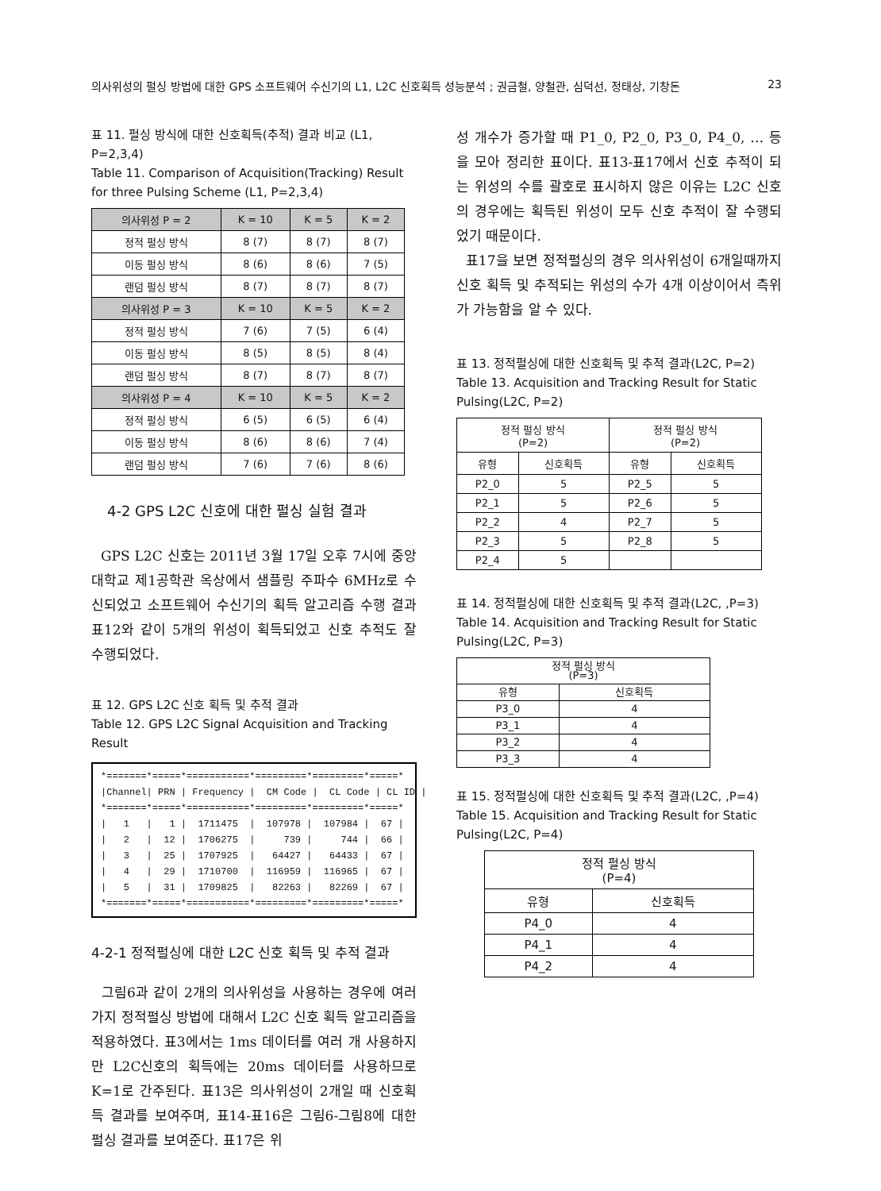의사위성의 펄싱 방법에 대한 GPS 소프트웨어 수신기의 L1, L2C 신호획득 성능분석 ; 권금철, 양철관, 심덕선, 정태상, 기창돈 23
표 11. 펄싱 방식에 대한 신호획득(추적) 결과 비교 (L1, P=2,3,4)
Table 11. Comparison of Acquisition(Tracking) Result for three Pulsing Scheme (L1, P=2,3,4)
| 의사위성 P = 2 | K = 10 | K = 5 | K = 2 |
| --- | --- | --- | --- |
| 정적 펄싱 방식 | 8 (7) | 8 (7) | 8 (7) |
| 이동 펄싱 방식 | 8 (6) | 8 (6) | 7 (5) |
| 랜덤 펄싱 방식 | 8 (7) | 8 (7) | 8 (7) |
| 의사위성 P = 3 | K = 10 | K = 5 | K = 2 |
| 정적 펄싱 방식 | 7 (6) | 7 (5) | 6 (4) |
| 이동 펄싱 방식 | 8 (5) | 8 (5) | 8 (4) |
| 랜덤 펄싱 방식 | 8 (7) | 8 (7) | 8 (7) |
| 의사위성 P = 4 | K = 10 | K = 5 | K = 2 |
| 정적 펄싱 방식 | 6 (5) | 6 (5) | 6 (4) |
| 이동 펄싱 방식 | 8 (6) | 8 (6) | 7 (4) |
| 랜덤 펄싱 방식 | 7 (6) | 7 (6) | 8 (6) |
4-2 GPS L2C 신호에 대한 펄싱 실험 결과
GPS L2C 신호는 2011년 3월 17일 오후 7시에 중앙대학교 제1공학관 옥상에서 샘플링 주파수 6MHz로 수신되었고 소프트웨어 수신기의 획득 알고리즘 수행 결과 표12와 같이 5개의 위성이 획득되었고 신호 추적도 잘 수행되었다.
표 12. GPS L2C 신호 획득 및 추적 결과
Table 12. GPS L2C Signal Acquisition and Tracking Result
*=======*=====*===========*=========*=========*=====*
|Channel| PRN | Frequency |  CM Code |  CL Code | CL ID |
*=======*=====*===========*=========*=========*=====*
|   1   |   1 |  1711475  |  107978 |  107984 |  67 |
|   2   |  12 |  1706275  |     739 |     744 |  66 |
|   3   |  25 |  1707925  |   64427 |   64433 |  67 |
|   4   |  29 |  1710700  |  116959 |  116965 |  67 |
|   5   |  31 |  1709825  |   82263 |   82269 |  67 |
*=======*=====*===========*=========*=========*=====*
4-2-1 정적펄싱에 대한 L2C 신호 획득 및 추적 결과
그림6과 같이 2개의 의사위성을 사용하는 경우에 여러 가지 정적펄싱 방법에 대해서 L2C 신호 획득 알고리즘을 적용하였다. 표3에서는 1ms 데이터를 여러 개 사용하지만 L2C신호의 획득에는 20ms 데이터를 사용하므로 K=1로 간주된다. 표13은 의사위성이 2개일 때 신호획득 결과를 보여주며, 표14-표16은 그림6-그림8에 대한 펄싱 결과를 보여준다. 표17은 위
성 개수가 증가할 때 P1_0, P2_0, P3_0, P4_0, … 등을 모아 정리한 표이다. 표13-표17에서 신호 추적이 되는 위성의 수를 괄호로 표시하지 않은 이유는 L2C 신호의 경우에는 획득된 위성이 모두 신호 추적이 잘 수행되었기 때문이다.
표17을 보면 정적펄싱의 경우 의사위성이 6개일때까지 신호 획득 및 추적되는 위성의 수가 4개 이상이어서 측위가 가능함을 알 수 있다.
표 13. 정적펄싱에 대한 신호획득 및 추적 결과(L2C, P=2)
Table 13. Acquisition and Tracking Result for Static Pulsing(L2C, P=2)
| 정적 펄싱 방식 (P=2) | | 정적 펄싱 방식 (P=2) | |
| --- | --- | --- | --- |
| 유형 | 신호획득 | 유형 | 신호획득 |
| P2_0 | 5 | P2_5 | 5 |
| P2_1 | 5 | P2_6 | 5 |
| P2_2 | 4 | P2_7 | 5 |
| P2_3 | 5 | P2_8 | 5 |
| P2_4 | 5 | | |
표 14. 정적펄싱에 대한 신호획득 및 추적 결과(L2C, ,P=3)
Table 14. Acquisition and Tracking Result for Static Pulsing(L2C, P=3)
| 정적 펄싱 방식 (P=3) | |
| --- | --- |
| 유형 | 신호획득 |
| P3_0 | 4 |
| P3_1 | 4 |
| P3_2 | 4 |
| P3_3 | 4 |
표 15. 정적펄싱에 대한 신호획득 및 추적 결과(L2C, ,P=4)
Table 15. Acquisition and Tracking Result for Static Pulsing(L2C, P=4)
| 정적 펄싱 방식 (P=4) | |
| --- | --- |
| 유형 | 신호획득 |
| P4_0 | 4 |
| P4_1 | 4 |
| P4_2 | 4 |